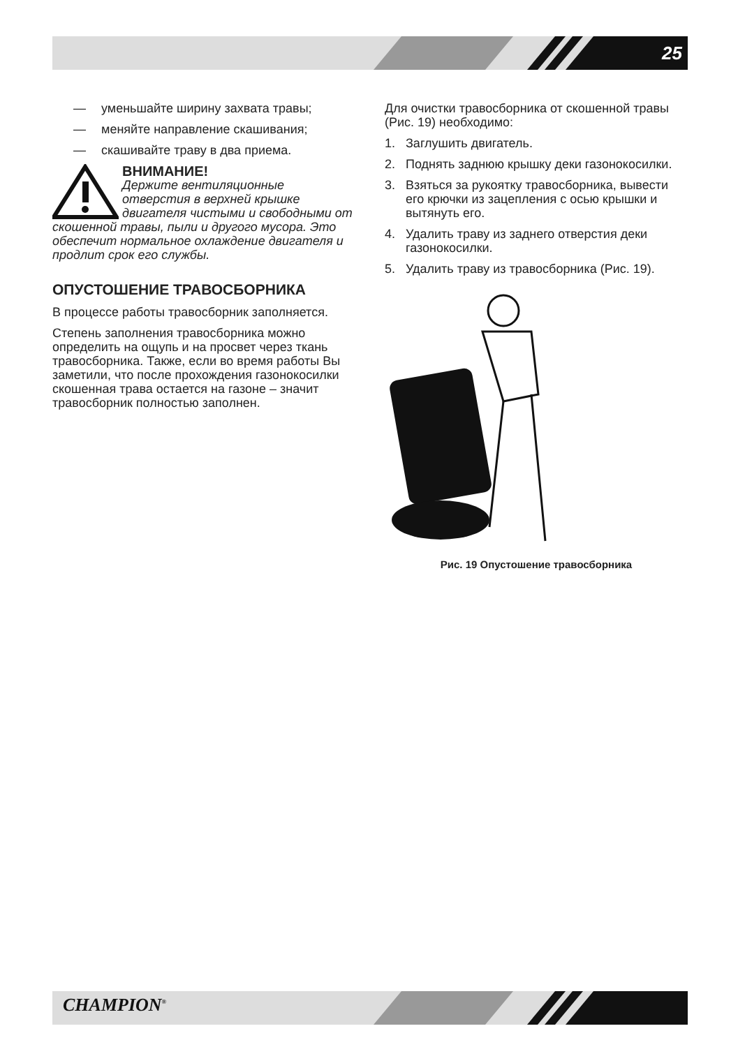25
— уменьшайте ширину захвата травы;
— меняйте направление скашивания;
— скашивайте траву в два приема.
ВНИМАНИЕ!
Держите вентиляционные отверстия в верхней крышке двигателя чистыми и свободными от скошенной травы, пыли и другого мусора. Это обеспечит нормальное охлаждение двигателя и продлит срок его службы.
ОПУСТОШЕНИЕ ТРАВОСБОРНИКА
В процессе работы травосборник заполняется.
Степень заполнения травосборника можно определить на ощупь и на просвет через ткань травосборника. Также, если во время работы Вы заметили, что после прохождения газонокосилки скошенная трава остается на газоне – значит травосборник полностью заполнен.
Для очистки травосборника от скошенной травы (Рис. 19) необходимо:
1. Заглушить двигатель.
2. Поднять заднюю крышку деки газонокосилки.
3. Взяться за рукоятку травосборника, вывести его крючки из зацепления с осью крышки и вытянуть его.
4. Удалить траву из заднего отверстия деки газонокосилки.
5. Удалить траву из травосборника (Рис. 19).
Рис. 19 Опустошение травосборника
CHAMPION<sup>®</sup>